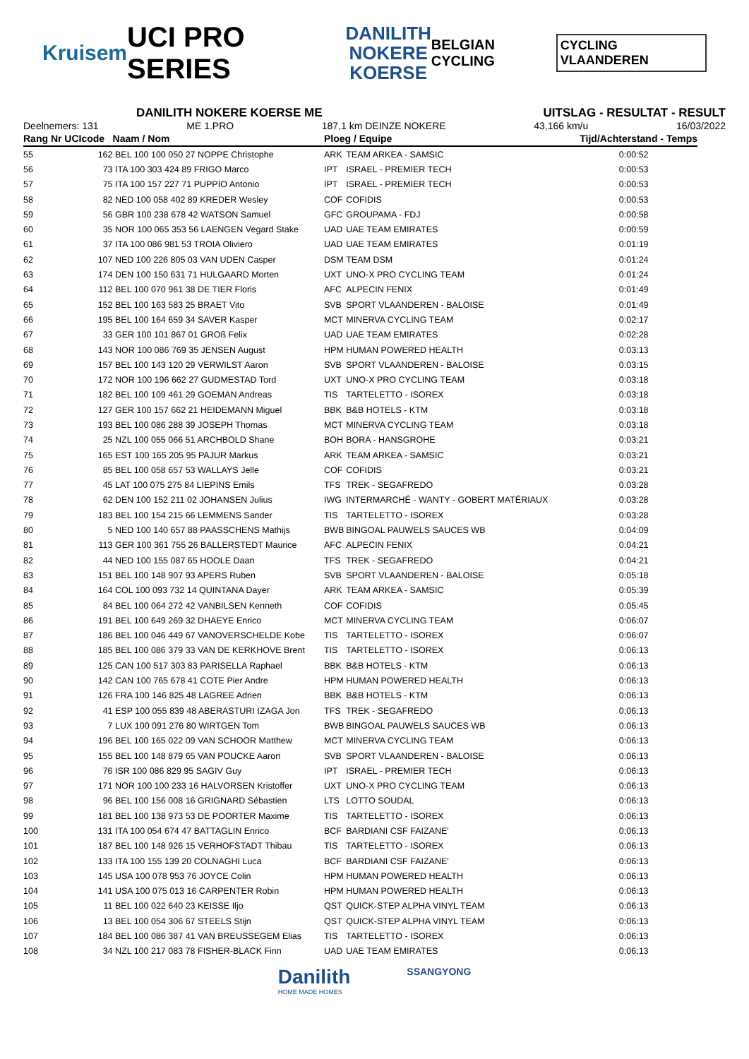Kruisem UCI PRO SERIES DANILITH
NOKERE
KOERSE BELGIAN CYCLING CYCLING VLAANDEREN
DANILITH NOKERE KOERSE ME UITSLAG - RESULTAT - RESULT
Deelnemers: 131 ME 1.PRO 187,1 km DEINZE NOKERE 43,166 km/u 16/03/2022
| Rang Nr UCIcode | | Naam / Nom | Ploeg / Equipe | | Tijd/Achterstand - Temps |
| --- | --- | --- | --- | --- | --- |
| 55 | 162 | BEL 100 100 050 27 NOPPE Christophe | ARK | TEAM ARKEA - SAMSIC | 0:00:52 |
| 56 | 73 | ITA 100 303 424 89 FRIGO Marco | IPT | ISRAEL - PREMIER TECH | 0:00:53 |
| 57 | 75 | ITA 100 157 227 71 PUPPIO Antonio | IPT | ISRAEL - PREMIER TECH | 0:00:53 |
| 58 | 82 | NED 100 058 402 89 KREDER Wesley | COF | COFIDIS | 0:00:53 |
| 59 | 56 | GBR 100 238 678 42 WATSON Samuel | GFC | GROUPAMA - FDJ | 0:00:58 |
| 60 | 35 | NOR 100 065 353 56 LAENGEN Vegard Stake | UAD | UAE TEAM EMIRATES | 0:00:59 |
| 61 | 37 | ITA 100 086 981 53 TROIA Oliviero | UAD | UAE TEAM EMIRATES | 0:01:19 |
| 62 | 107 | NED 100 226 805 03 VAN UDEN Casper | DSM | TEAM DSM | 0:01:24 |
| 63 | 174 | DEN 100 150 631 71 HULGAARD Morten | UXT | UNO-X PRO CYCLING TEAM | 0:01:24 |
| 64 | 112 | BEL 100 070 961 38 DE TIER Floris | AFC | ALPECIN FENIX | 0:01:49 |
| 65 | 152 | BEL 100 163 583 25 BRAET Vito | SVB | SPORT VLAANDEREN - BALOISE | 0:01:49 |
| 66 | 195 | BEL 100 164 659 34 SAVER Kasper | MCT | MINERVA CYCLING TEAM | 0:02:17 |
| 67 | 33 | GER 100 101 867 01 GROß Felix | UAD | UAE TEAM EMIRATES | 0:02:28 |
| 68 | 143 | NOR 100 086 769 35 JENSEN August | HPM | HUMAN POWERED HEALTH | 0:03:13 |
| 69 | 157 | BEL 100 143 120 29 VERWILST Aaron | SVB | SPORT VLAANDEREN - BALOISE | 0:03:15 |
| 70 | 172 | NOR 100 196 662 27 GUDMESTAD Tord | UXT | UNO-X PRO CYCLING TEAM | 0:03:18 |
| 71 | 182 | BEL 100 109 461 29 GOEMAN Andreas | TIS | TARTELETTO - ISOREX | 0:03:18 |
| 72 | 127 | GER 100 157 662 21 HEIDEMANN Miguel | BBK | B&B HOTELS - KTM | 0:03:18 |
| 73 | 193 | BEL 100 086 288 39 JOSEPH Thomas | MCT | MINERVA CYCLING TEAM | 0:03:18 |
| 74 | 25 | NZL 100 055 066 51 ARCHBOLD Shane | BOH | BORA - HANSGROHE | 0:03:21 |
| 75 | 165 | EST 100 165 205 95 PAJUR Markus | ARK | TEAM ARKEA - SAMSIC | 0:03:21 |
| 76 | 85 | BEL 100 058 657 53 WALLAYS Jelle | COF | COFIDIS | 0:03:21 |
| 77 | 45 | LAT 100 075 275 84 LIEPINS Emils | TFS | TREK - SEGAFREDO | 0:03:28 |
| 78 | 62 | DEN 100 152 211 02 JOHANSEN Julius | IWG | INTERMARCHÉ - WANTY - GOBERT MATÉRIAUX | 0:03:28 |
| 79 | 183 | BEL 100 154 215 66 LEMMENS Sander | TIS | TARTELETTO - ISOREX | 0:03:28 |
| 80 | 5 | NED 100 140 657 88 PAASSCHENS Mathijs | BWB | BINGOAL PAUWELS SAUCES WB | 0:04:09 |
| 81 | 113 | GER 100 361 755 26 BALLERSTEDT Maurice | AFC | ALPECIN FENIX | 0:04:21 |
| 82 | 44 | NED 100 155 087 65 HOOLE Daan | TFS | TREK - SEGAFREDO | 0:04:21 |
| 83 | 151 | BEL 100 148 907 93 APERS Ruben | SVB | SPORT VLAANDEREN - BALOISE | 0:05:18 |
| 84 | 164 | COL 100 093 732 14 QUINTANA Dayer | ARK | TEAM ARKEA - SAMSIC | 0:05:39 |
| 85 | 84 | BEL 100 064 272 42 VANBILSEN Kenneth | COF | COFIDIS | 0:05:45 |
| 86 | 191 | BEL 100 649 269 32 DHAEYE Enrico | MCT | MINERVA CYCLING TEAM | 0:06:07 |
| 87 | 186 | BEL 100 046 449 67 VANOVERSCHELDE Kobe | TIS | TARTELETTO - ISOREX | 0:06:07 |
| 88 | 185 | BEL 100 086 379 33 VAN DE KERKHOVE Brent | TIS | TARTELETTO - ISOREX | 0:06:13 |
| 89 | 125 | CAN 100 517 303 83 PARISELLA Raphael | BBK | B&B HOTELS - KTM | 0:06:13 |
| 90 | 142 | CAN 100 765 678 41 COTE Pier Andre | HPM | HUMAN POWERED HEALTH | 0:06:13 |
| 91 | 126 | FRA 100 146 825 48 LAGREE Adrien | BBK | B&B HOTELS - KTM | 0:06:13 |
| 92 | 41 | ESP 100 055 839 48 ABERASTURI IZAGA Jon | TFS | TREK - SEGAFREDO | 0:06:13 |
| 93 | 7 | LUX 100 091 276 80 WIRTGEN Tom | BWB | BINGOAL PAUWELS SAUCES WB | 0:06:13 |
| 94 | 196 | BEL 100 165 022 09 VAN SCHOOR Matthew | MCT | MINERVA CYCLING TEAM | 0:06:13 |
| 95 | 155 | BEL 100 148 879 65 VAN POUCKE Aaron | SVB | SPORT VLAANDEREN - BALOISE | 0:06:13 |
| 96 | 76 | ISR 100 086 829 95 SAGIV Guy | IPT | ISRAEL - PREMIER TECH | 0:06:13 |
| 97 | 171 | NOR 100 100 233 16 HALVORSEN Kristoffer | UXT | UNO-X PRO CYCLING TEAM | 0:06:13 |
| 98 | 96 | BEL 100 156 008 16 GRIGNARD Sébastien | LTS | LOTTO SOUDAL | 0:06:13 |
| 99 | 181 | BEL 100 138 973 53 DE POORTER Maxime | TIS | TARTELETTO - ISOREX | 0:06:13 |
| 100 | 131 | ITA 100 054 674 47 BATTAGLIN Enrico | BCF | BARDIANI CSF FAIZANE' | 0:06:13 |
| 101 | 187 | BEL 100 148 926 15 VERHOFSTADT Thibau | TIS | TARTELETTO - ISOREX | 0:06:13 |
| 102 | 133 | ITA 100 155 139 20 COLNAGHI Luca | BCF | BARDIANI CSF FAIZANE' | 0:06:13 |
| 103 | 145 | USA 100 078 953 76 JOYCE Colin | HPM | HUMAN POWERED HEALTH | 0:06:13 |
| 104 | 141 | USA 100 075 013 16 CARPENTER Robin | HPM | HUMAN POWERED HEALTH | 0:06:13 |
| 105 | 11 | BEL 100 022 640 23 KEISSE Iljo | QST | QUICK-STEP ALPHA VINYL TEAM | 0:06:13 |
| 106 | 13 | BEL 100 054 306 67 STEELS Stijn | QST | QUICK-STEP ALPHA VINYL TEAM | 0:06:13 |
| 107 | 184 | BEL 100 086 387 41 VAN BREUSSEGEM Elias | TIS | TARTELETTO - ISOREX | 0:06:13 |
| 108 | 34 | NZL 100 217 083 78 FISHER-BLACK Finn | UAD | UAE TEAM EMIRATES | 0:06:13 |
Danilith
HOME MADE HOMES SSANGYONG